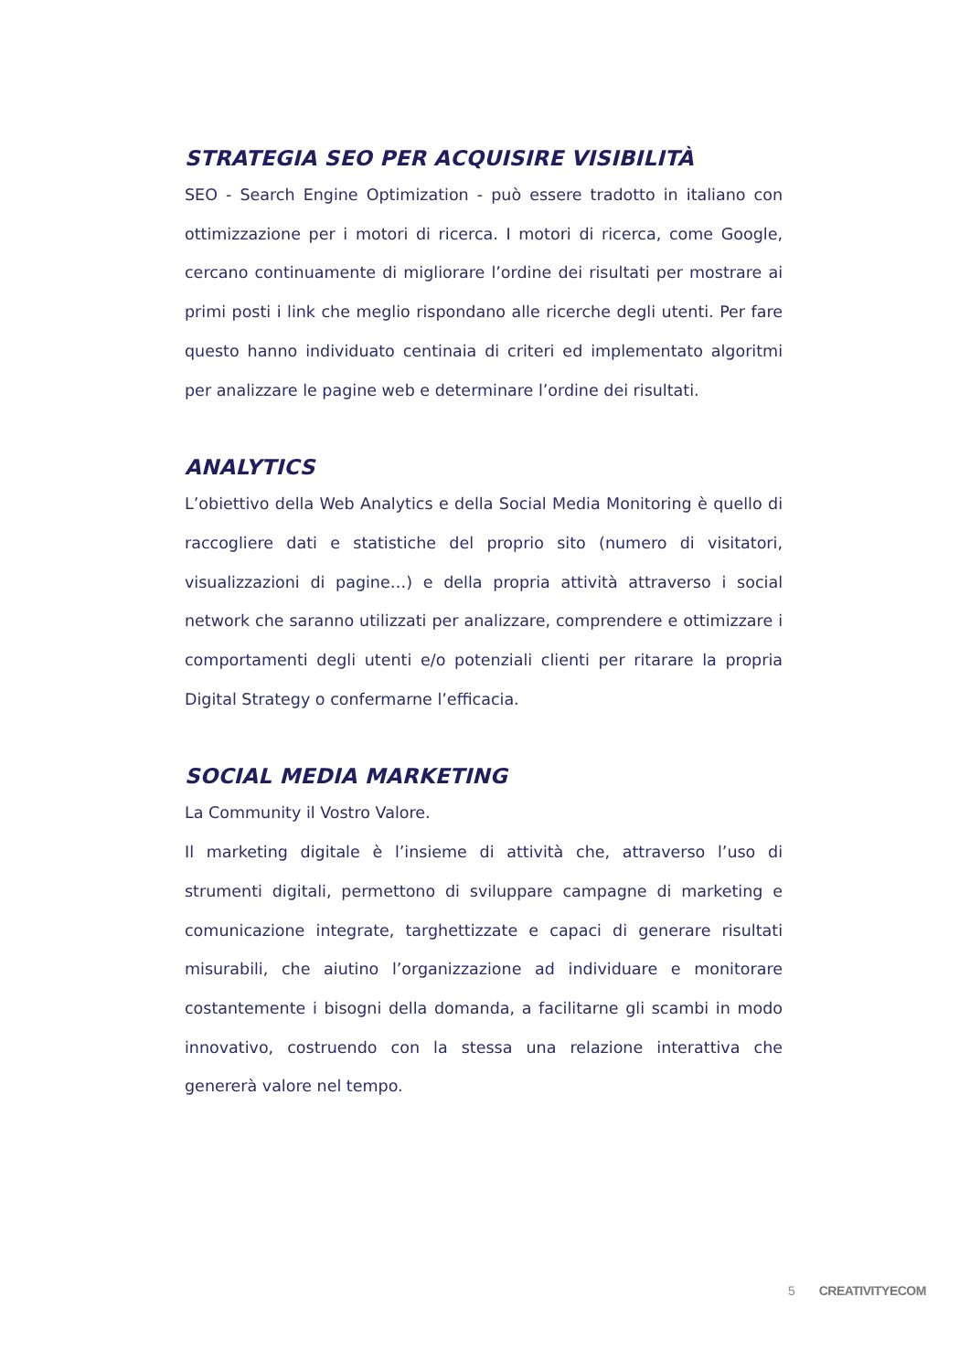STRATEGIA SEO PER ACQUISIRE VISIBILITÀ
SEO - Search Engine Optimization - può essere tradotto in italiano con ottimizzazione per i motori di ricerca. I motori di ricerca, come Google, cercano continuamente di migliorare l’ordine dei risultati per mostrare ai primi posti i link che meglio rispondano alle ricerche degli utenti. Per fare questo hanno individuato centinaia di criteri ed implementato algoritmi per analizzare le pagine web e determinare l’ordine dei risultati.
ANALYTICS
L’obiettivo della Web Analytics e della Social Media Monitoring è quello di raccogliere dati e statistiche del proprio sito (numero di visitatori, visualizzazioni di pagine…) e della propria attività attraverso i social network che saranno utilizzati per analizzare, comprendere e ottimizzare i comportamenti degli utenti e/o potenziali clienti per ritarare la propria Digital Strategy o confermarne l’efficacia.
SOCIAL MEDIA MARKETING
La Community il Vostro Valore.
Il marketing digitale è l’insieme di attività che, attraverso l’uso di strumenti digitali, permettono di sviluppare campagne di marketing e comunicazione integrate, targhettizzate e capaci di generare risultati misurabili, che aiutino l’organizzazione ad individuare e monitorare costantemente i bisogni della domanda, a facilitarne gli scambi in modo innovativo, costruendo con la stessa una relazione interattiva che genererà valore nel tempo.
5 CREATIVITYECOM